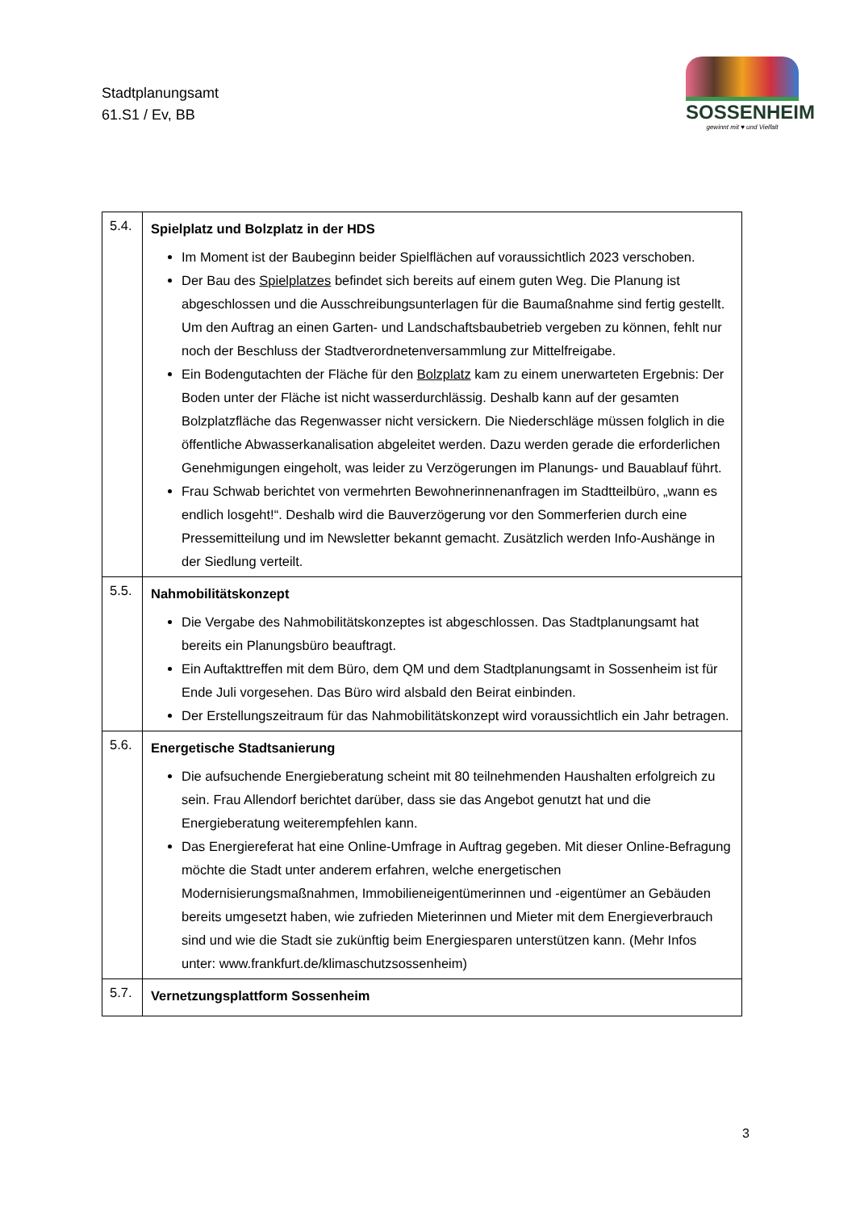Stadtplanungsamt
61.S1 / Ev, BB
SOSSENHEIM
gewinnt mit ♥ und Vielfalt
| 5.4. | Spielplatz und Bolzplatz in der HDS Im Moment ist der Baubeginn beider Spielflächen auf voraussichtlich 2023 verschoben. Der Bau des Spielplatzes befindet sich bereits auf einem guten Weg. Die Planung ist abgeschlossen und die Ausschreibungsunterlagen für die Baumaßnahme sind fertig gestellt. Um den Auftrag an einen Garten- und Landschaftsbaubetrieb vergeben zu können, fehlt nur noch der Beschluss der Stadtverordnetenversammlung zur Mittelfreigabe. Ein Bodengutachten der Fläche für den Bolzplatz kam zu einem unerwarteten Ergebnis: Der Boden unter der Fläche ist nicht wasserdurchlässig. Deshalb kann auf der gesamten Bolzplatzfläche das Regenwasser nicht versickern. Die Niederschläge müssen folglich in die öffentliche Abwasserkanalisation abgeleitet werden. Dazu werden gerade die erforderlichen Genehmigungen eingeholt, was leider zu Verzögerungen im Planungs- und Bauablauf führt. Frau Schwab berichtet von vermehrten Bewohnerinnenanfragen im Stadtteilbüro, „wann es endlich losgeht!“. Deshalb wird die Bauverzögerung vor den Sommerferien durch eine Pressemitteilung und im Newsletter bekannt gemacht. Zusätzlich werden Info-Aushänge in der Siedlung verteilt. |
| 5.5. | Nahmobilitätskonzept Die Vergabe des Nahmobilitätskonzeptes ist abgeschlossen. Das Stadtplanungsamt hat bereits ein Planungsbüro beauftragt. Ein Auftakttreffen mit dem Büro, dem QM und dem Stadtplanungsamt in Sossenheim ist für Ende Juli vorgesehen. Das Büro wird alsbald den Beirat einbinden. Der Erstellungszeitraum für das Nahmobilitätskonzept wird voraussichtlich ein Jahr betragen. |
| 5.6. | Energetische Stadtsanierung Die aufsuchende Energieberatung scheint mit 80 teilnehmenden Haushalten erfolgreich zu sein. Frau Allendorf berichtet darüber, dass sie das Angebot genutzt hat und die Energieberatung weiterempfehlen kann. Das Energiereferat hat eine Online-Umfrage in Auftrag gegeben. Mit dieser Online-Befragung möchte die Stadt unter anderem erfahren, welche energetischen Modernisierungsmaßnahmen, Immobilieneigentümerinnen und -eigentümer an Gebäuden bereits umgesetzt haben, wie zufrieden Mieterinnen und Mieter mit dem Energieverbrauch sind und wie die Stadt sie zukünftig beim Energiesparen unterstützen kann. (Mehr Infos unter: www.frankfurt.de/klimaschutzsossenheim) |
| 5.7. | Vernetzungsplattform Sossenheim |
3